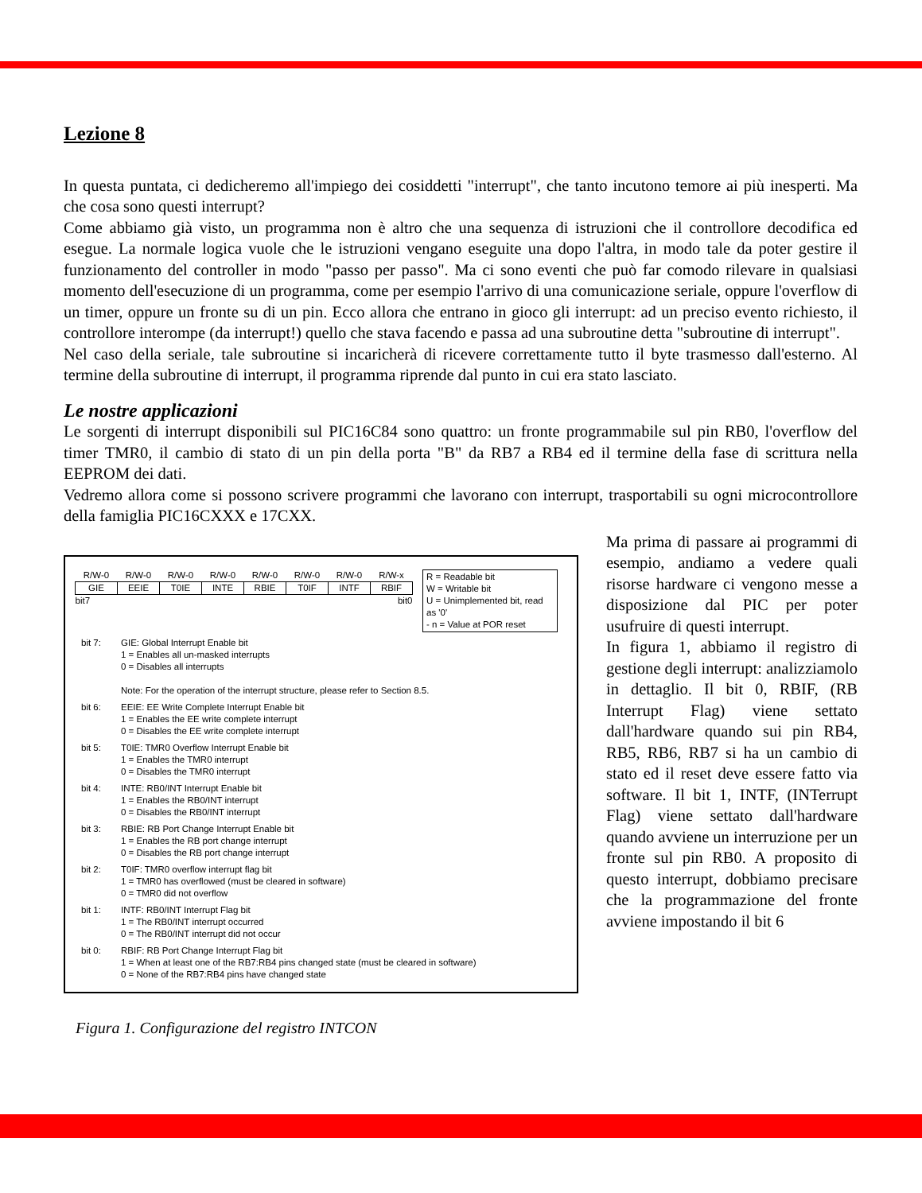Lezione 8
In questa puntata, ci dedicheremo all'impiego dei cosiddetti "interrupt", che tanto incutono temore ai più inesperti. Ma che cosa sono questi interrupt?
Come abbiamo già visto, un programma non è altro che una sequenza di istruzioni che il controllore decodifica ed esegue. La normale logica vuole che le istruzioni vengano eseguite una dopo l'altra, in modo tale da poter gestire il funzionamento del controller in modo "passo per passo". Ma ci sono eventi che può far comodo rilevare in qualsiasi momento dell'esecuzione di un programma, come per esempio l'arrivo di una comunicazione seriale, oppure l'overflow di un timer, oppure un fronte su di un pin. Ecco allora che entrano in gioco gli interrupt: ad un preciso evento richiesto, il controllore interompe (da interrupt!) quello che stava facendo e passa ad una subroutine detta "subroutine di interrupt".
Nel caso della seriale, tale subroutine si incaricherà di ricevere correttamente tutto il byte trasmesso dall'esterno. Al termine della subroutine di interrupt, il programma riprende dal punto in cui era stato lasciato.
Le nostre applicazioni
Le sorgenti di interrupt disponibili sul PIC16C84 sono quattro: un fronte programmabile sul pin RB0, l'overflow del timer TMR0, il cambio di stato di un pin della porta "B" da RB7 a RB4 ed il termine della fase di scrittura nella EEPROM dei dati.
Vedremo allora come si possono scrivere programmi che lavorano con interrupt, trasportabili su ogni microcontrollore della famiglia PIC16CXXX e 17CXX.
| R/W-0 | R/W-0 | R/W-0 | R/W-0 | R/W-0 | R/W-0 | R/W-0 | R/W-x |
| --- | --- | --- | --- | --- | --- | --- | --- |
| GIE | EEIE | T0IE | INTE | RBIE | T0IF | INTF | RBIF |
| bit7 | | | | | | | bit0 |
R = Readable bit
W = Writable bit
U = Unimplemented bit, read as '0'
- n = Value at POR reset
bit 7: GIE: Global Interrupt Enable bit
1 = Enables all un-masked interrupts
0 = Disables all interrupts
Note: For the operation of the interrupt structure, please refer to Section 8.5.
bit 6: EEIE: EE Write Complete Interrupt Enable bit
1 = Enables the EE write complete interrupt
0 = Disables the EE write complete interrupt
bit 5: T0IE: TMR0 Overflow Interrupt Enable bit
1 = Enables the TMR0 interrupt
0 = Disables the TMR0 interrupt
bit 4: INTE: RB0/INT Interrupt Enable bit
1 = Enables the RB0/INT interrupt
0 = Disables the RB0/INT interrupt
bit 3: RBIE: RB Port Change Interrupt Enable bit
1 = Enables the RB port change interrupt
0 = Disables the RB port change interrupt
bit 2: T0IF: TMR0 overflow interrupt flag bit
1 = TMR0 has overflowed (must be cleared in software)
0 = TMR0 did not overflow
bit 1: INTF: RB0/INT Interrupt Flag bit
1 = The RB0/INT interrupt occurred
0 = The RB0/INT interrupt did not occur
bit 0: RBIF: RB Port Change Interrupt Flag bit
1 = When at least one of the RB7:RB4 pins changed state (must be cleared in software)
0 = None of the RB7:RB4 pins have changed state
Figura 1. Configurazione del registro INTCON
Ma prima di passare ai programmi di esempio, andiamo a vedere quali risorse hardware ci vengono messe a disposizione dal PIC per poter usufruire di questi interrupt.
In figura 1, abbiamo il registro di gestione degli interrupt: analizziamolo in dettaglio. Il bit 0, RBIF, (RB Interrupt Flag) viene settato dall'hardware quando sui pin RB4, RB5, RB6, RB7 si ha un cambio di stato ed il reset deve essere fatto via software. Il bit 1, INTF, (INTerrupt Flag) viene settato dall'hardware quando avviene un interruzione per un fronte sul pin RB0. A proposito di questo interrupt, dobbiamo precisare che la programmazione del fronte avviene impostando il bit 6